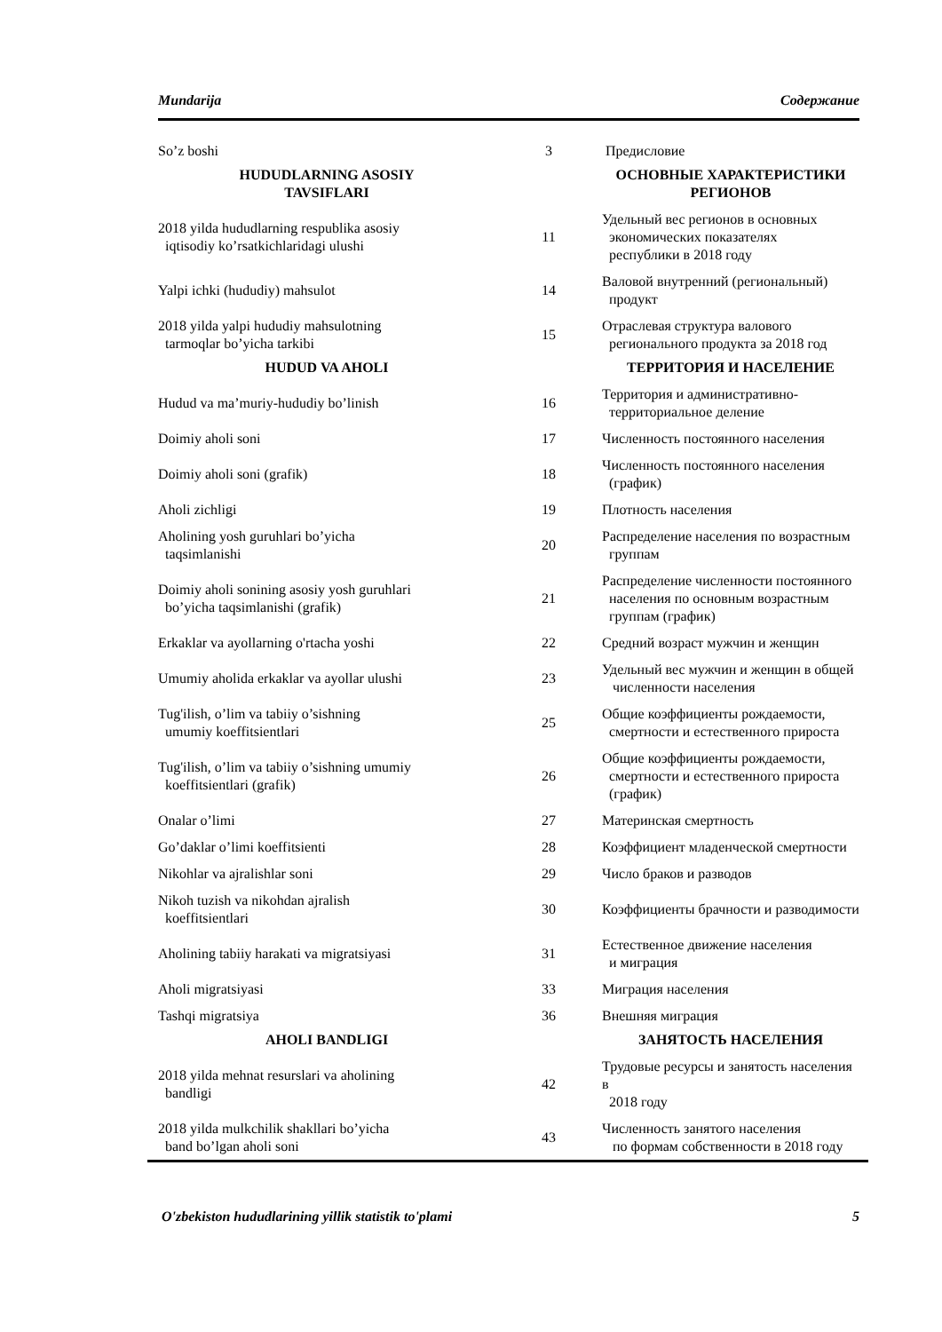Mundarija Содержание
| So’z boshi | 3 | Предисловие |
| HUDUDLARNING ASOSIY TAVSIFLARI | | ОСНОВНЫЕ ХАРАКТЕРИСТИКИ РЕГИОНОВ |
| 2018 yilda hududlarning respublika asosiy iqtisodiy ko’rsatkichlaridagi ulushi | 11 | Удельный вес регионов в основных экономических показателях республики в 2018 году |
| Yalpi ichki (hududiy) mahsulot | 14 | Валовой внутренний (региональный) продукт |
| 2018 yilda yalpi hududiy mahsulotning tarmoqlar bo’yicha tarkibi | 15 | Отраслевая структура валового регионального продукта за 2018 год |
| HUDUD VA AHOLI | | ТЕРРИТОРИЯ И НАСЕЛЕНИЕ |
| Hudud va ma’muriy-hududiy bo’linish | 16 | Территория и административно- территориальное деление |
| Doimiy aholi soni | 17 | Численность постоянного населения |
| Doimiy aholi soni (grafik) | 18 | Численность постоянного населения (график) |
| Aholi zichligi | 19 | Плотность населения |
| Aholining yosh guruhlari bo’yicha taqsimlanishi | 20 | Распределение населения по возрастным группам |
| Doimiy aholi sonining asosiy yosh guruhlari bo’yicha taqsimlanishi (grafik) | 21 | Распределение численности постоянного населения по основным возрастным группам (график) |
| Erkaklar va ayollarning o'rtacha yoshi | 22 | Средний возраст мужчин и женщин |
| Umumiy aholida erkaklar va ayollar ulushi | 23 | Удельный вес мужчин и женщин в общей численности населения |
| Tug'ilish, o’lim va tabiiy o’sishning umumiy koeffitsientlari | 25 | Общие коэффициенты рождаемости, смертности и естественного прироста |
| Tug'ilish, o’lim va tabiiy o’sishning umumiy koeffitsientlari (grafik) | 26 | Общие коэффициенты рождаемости, смертности и естественного прироста (график) |
| Onalar o’limi | 27 | Материнская смертность |
| Go’daklar o’limi koeffitsienti | 28 | Коэффициент младенческой смертности |
| Nikohlar va ajralishlar soni | 29 | Число браков и разводов |
| Nikoh tuzish va nikohdan ajralish koeffitsientlari | 30 | Коэффициенты брачности и разводимости |
| Aholining tabiiy harakati va migratsiyasi | 31 | Естественное движение населения и миграция |
| Aholi migratsiyasi | 33 | Миграция населения |
| Tashqi migratsiya | 36 | Внешняя миграция |
| AHOLI BANDLIGI | | ЗАНЯТОСТЬ НАСЕЛЕНИЯ |
| 2018 yilda mehnat resurslari va aholining bandligi | 42 | Трудовые ресурсы и занятость населения в 2018 году |
| 2018 yilda mulkchilik shakllari bo’yicha band bo’lgan aholi soni | 43 | Численность занятого населения по формам собственности в 2018 году |
O'zbekiston hududlarining yillik statistik to'plami 5